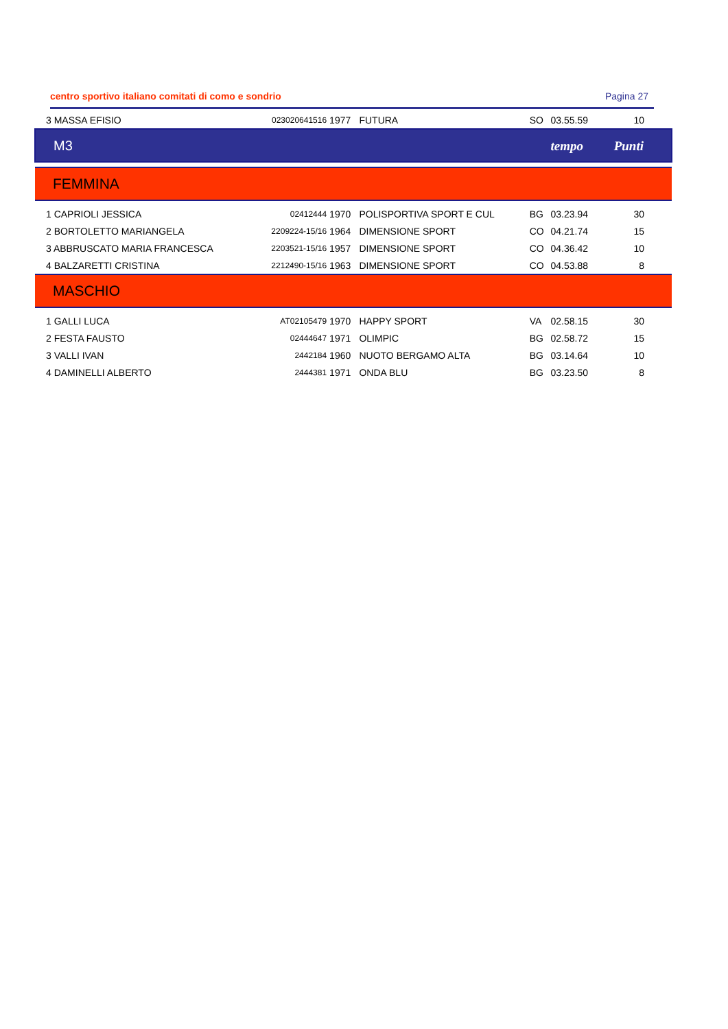centro sportivo italiano comitati di como e sondrio Pagina 27
| 3 MASSA EFISIO | 023020641516 | 1977 | FUTURA | SO | 03.55.59 | 10 |
| M3 | | | | | tempo | Punti |
| FEMMINA | | | | | | |
| 1 CAPRIOLI JESSICA | 02412444 | 1970 | POLISPORTIVA SPORT E CUL | BG | 03.23.94 | 30 |
| 2 BORTOLETTO MARIANGELA | 2209224-15/16 | 1964 | DIMENSIONE SPORT | CO | 04.21.74 | 15 |
| 3 ABBRUSCATO MARIA FRANCESCA | 2203521-15/16 | 1957 | DIMENSIONE SPORT | CO | 04.36.42 | 10 |
| 4 BALZARETTI CRISTINA | 2212490-15/16 | 1963 | DIMENSIONE SPORT | CO | 04.53.88 | 8 |
| MASCHIO | | | | | | |
| 1 GALLI LUCA | AT02105479 | 1970 | HAPPY SPORT | VA | 02.58.15 | 30 |
| 2 FESTA FAUSTO | 02444647 | 1971 | OLIMPIC | BG | 02.58.72 | 15 |
| 3 VALLI IVAN | 2442184 | 1960 | NUOTO BERGAMO ALTA | BG | 03.14.64 | 10 |
| 4 DAMINELLI ALBERTO | 2444381 | 1971 | ONDA BLU | BG | 03.23.50 | 8 |